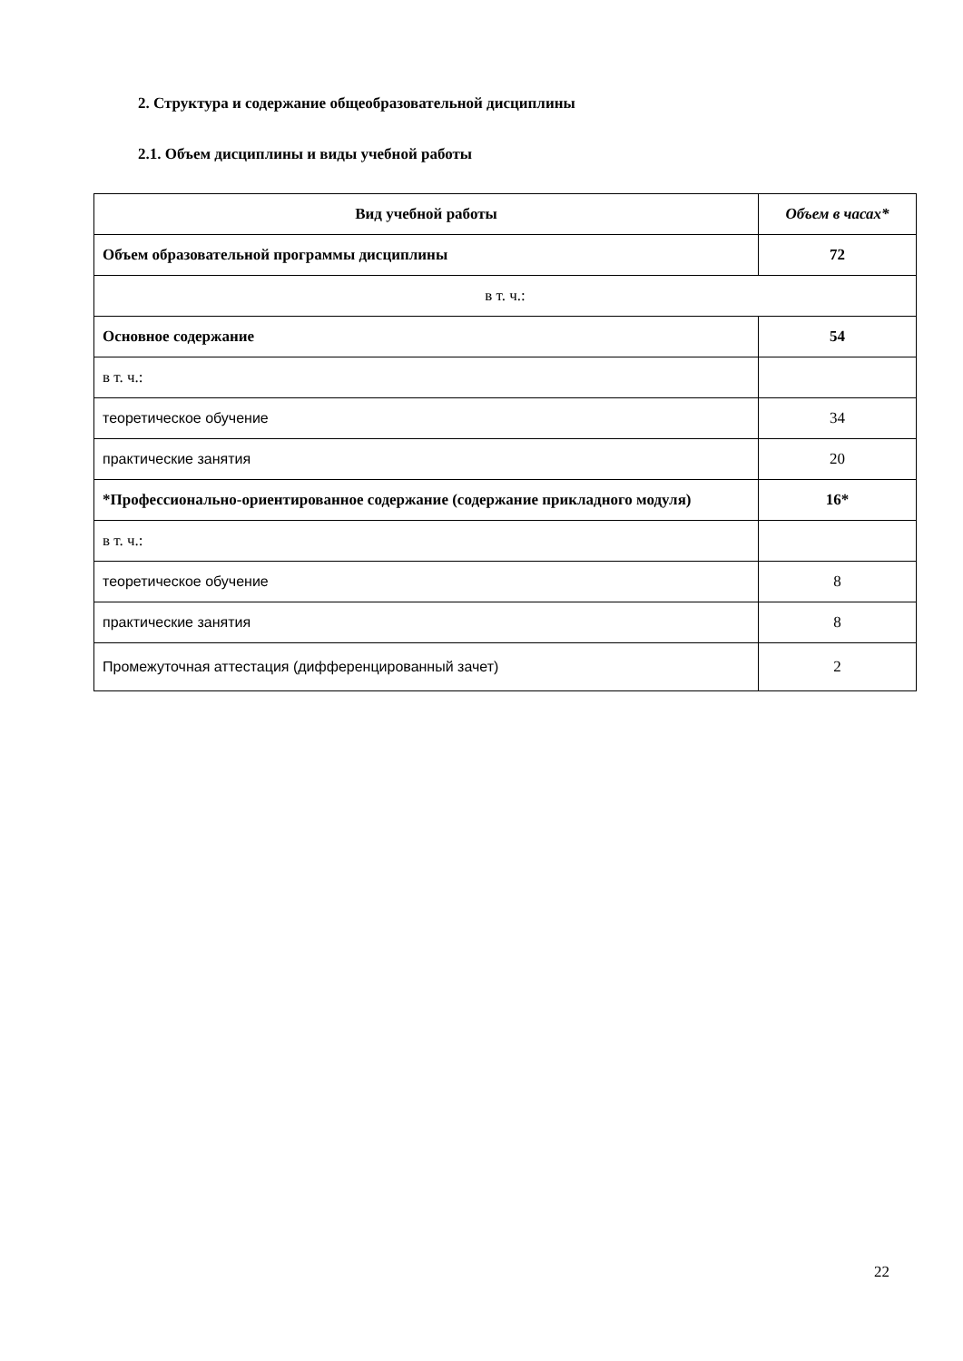2. Структура и содержание общеобразовательной дисциплины
2.1. Объем дисциплины и виды учебной работы
| Вид учебной работы | Объем в часах* |
| --- | --- |
| Объем образовательной программы дисциплины | 72 |
| в т. ч.: | |
| Основное содержание | 54 |
| в т. ч.: | |
| теоретическое обучение | 34 |
| практические занятия | 20 |
| *Профессионально-ориентированное содержание (содержание прикладного модуля) | 16* |
| в т. ч.: | |
| теоретическое обучение | 8 |
| практические занятия | 8 |
| Промежуточная аттестация (дифференцированный зачет) | 2 |
22